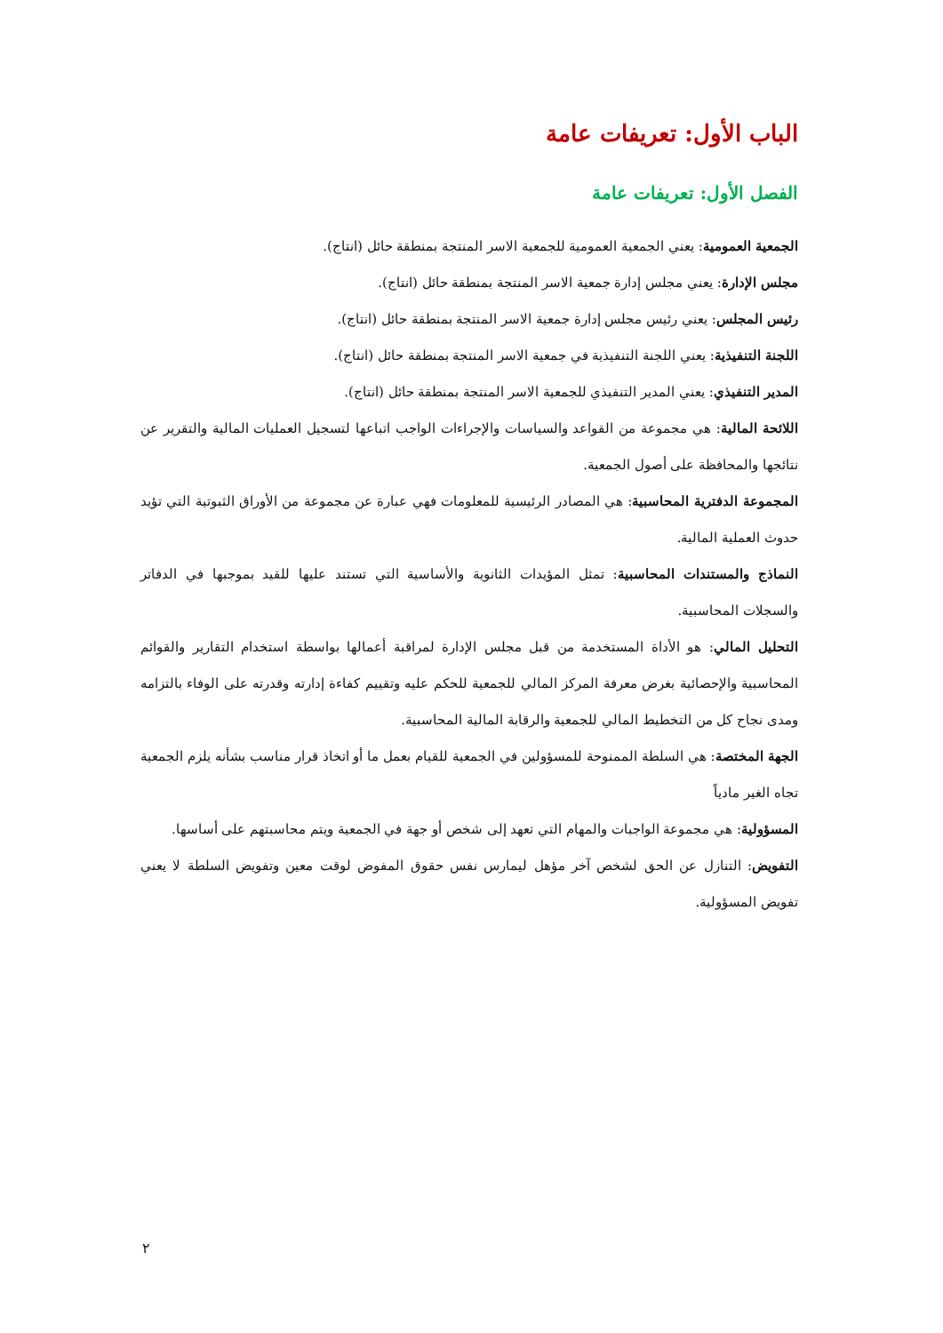الباب الأول: تعريفات عامة
الفصل الأول: تعريفات عامة
الجمعية العمومية: يعني الجمعية العمومية للجمعية الاسر المنتجة بمنطقة حائل (انتاج).
مجلس الإدارة: يعني مجلس إدارة جمعية الاسر المنتجة بمنطقة حائل (انتاج).
رئيس المجلس: يعني رئيس مجلس إدارة جمعية الاسر المنتجة بمنطقة حائل (انتاج).
اللجنة التنفيذية: يعني اللجنة التنفيذية في جمعية الاسر المنتجة بمنطقة حائل (انتاج).
المدير التنفيذي: يعني المدير التنفيذي للجمعية الاسر المنتجة بمنطقة حائل (انتاج).
اللائحة المالية: هي مجموعة من القواعد والسياسات والإجراءات الواجب اتباعها لتسجيل العمليات المالية والتقرير عن نتائجها والمحافظة على أصول الجمعية.
المجموعة الدفترية المحاسبية: هي المصادر الرئيسية للمعلومات فهي عبارة عن مجموعة من الأوراق الثبوتية التي تؤيد حدوث العملية المالية.
النماذج والمستندات المحاسبية: تمثل المؤيدات الثانوية والأساسية التي تستند عليها للقيد بموجبها في الدفاتر والسجلات المحاسبية.
التحليل المالي: هو الأداة المستخدمة من قبل مجلس الإدارة لمراقبة أعمالها بواسطة استخدام التقارير والقوائم المحاسبية والإحصائية بغرض معرفة المركز المالي للجمعية للحكم عليه وتقييم كفاءة إدارته وقدرته على الوفاء بالتزامه ومدى نجاح كل من التخطيط المالي للجمعية والرقابة المالية المحاسبية.
الجهة المختصة: هي السلطة الممنوحة للمسؤولين في الجمعية للقيام بعمل ما أو اتخاذ قرار مناسب بشأنه يلزم الجمعية تجاه الغير مادياً
المسؤولية: هي مجموعة الواجبات والمهام التي تعهد إلى شخص أو جهة في الجمعية ويتم محاسبتهم على أساسها.
التفويض: التنازل عن الحق لشخص آخر مؤهل ليمارس نفس حقوق المفوض لوقت معين وتفويض السلطة لا يعني تفويض المسؤولية.
٢